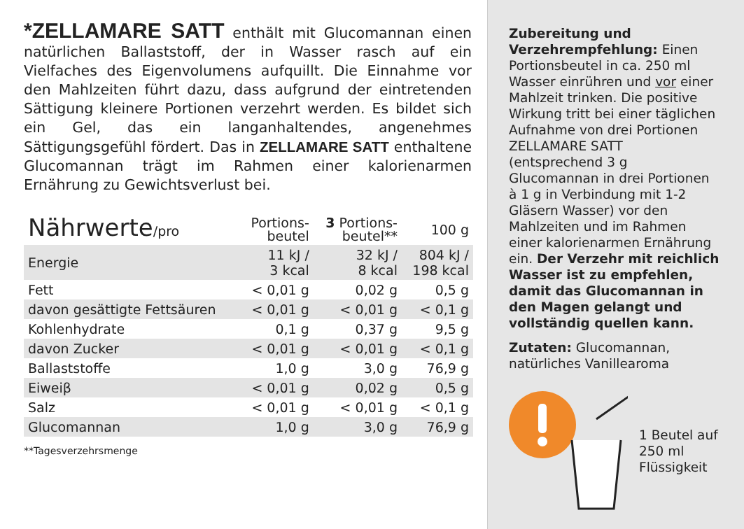*ZELLAMARE SATT enthält mit Glucomannan einen natürlichen Ballaststoff, der in Wasser rasch auf ein Vielfaches des Eigenvolumens aufquillt. Die Einnahme vor den Mahlzeiten führt dazu, dass aufgrund der eintretenden Sättigung kleinere Portionen verzehrt werden. Es bildet sich ein Gel, das ein langanhaltendes, angenehmes Sättigungsgefühl fördert. Das in ZELLAMARE SATT enthaltene Glucomannan trägt im Rahmen einer kalorienarmen Ernährung zu Gewichtsverlust bei.
| Nährwerte /pro | Portions- beutel | 3 Portions- beutel** | 100 g |
| --- | --- | --- | --- |
| Energie | 11 kJ / 3 kcal | 32 kJ / 8 kcal | 804 kJ / 198 kcal |
| Fett | < 0,01 g | 0,02 g | 0,5 g |
| davon gesättigte Fettsäuren | < 0,01 g | < 0,01 g | < 0,1 g |
| Kohlenhydrate | 0,1 g | 0,37 g | 9,5 g |
| davon Zucker | < 0,01 g | < 0,01 g | < 0,1 g |
| Ballaststoffe | 1,0 g | 3,0 g | 76,9 g |
| Eiweiβ | < 0,01 g | 0,02 g | 0,5 g |
| Salz | < 0,01 g | < 0,01 g | < 0,1 g |
| Glucomannan | 1,0 g | 3,0 g | 76,9 g |
**Tagesverzehrsmenge
Zubereitung und Verzehrempfehlung: Einen Portionsbeutel in ca. 250 ml Wasser einrühren und vor einer Mahlzeit trinken. Die positive Wirkung tritt bei einer täglichen Aufnahme von drei Portionen ZELLAMARE SATT (entsprechend 3 g Glucomannan in drei Portionen à 1 g in Verbindung mit 1-2 Gläsern Wasser) vor den Mahlzeiten und im Rahmen einer kalorienarmen Ernährung ein. Der Verzehr mit reichlich Wasser ist zu empfehlen, damit das Glucomannan in den Magen gelangt und vollständig quellen kann.
Zutaten: Glucomannan, natürliches Vanillearoma
1 Beutel auf
250 ml
Flüssigkeit